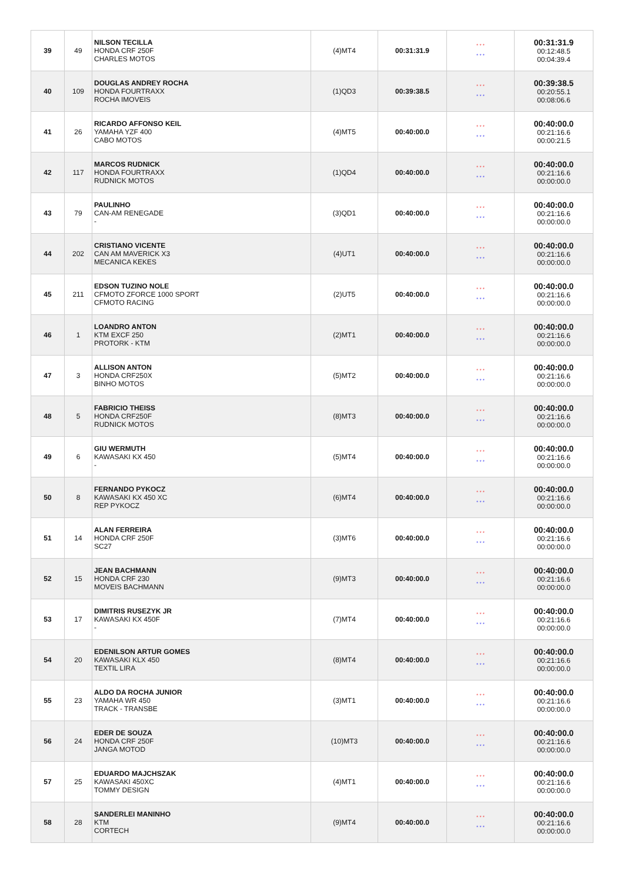| 39 | 49 | NILSON TECILLA HONDA CRF 250F CHARLES MOTOS | (4)MT4 | 00:31:31.9 | * * * * * * | 00:31:31.9 00:12:48.5 00:04:39.4 |
| 40 | 109 | DOUGLAS ANDREY ROCHA HONDA FOURTRAXX ROCHA IMOVEIS | (1)QD3 | 00:39:38.5 | * * * * * * | 00:39:38.5 00:20:55.1 00:08:06.6 |
| 41 | 26 | RICARDO AFFONSO KEIL YAMAHA YZF 400 CABO MOTOS | (4)MT5 | 00:40:00.0 | * * * * * * | 00:40:00.0 00:21:16.6 00:00:21.5 |
| 42 | 117 | MARCOS RUDNICK HONDA FOURTRAXX RUDNICK MOTOS | (1)QD4 | 00:40:00.0 | * * * * * * | 00:40:00.0 00:21:16.6 00:00:00.0 |
| 43 | 79 | PAULINHO CAN-AM RENEGADE - | (3)QD1 | 00:40:00.0 | * * * * * * | 00:40:00.0 00:21:16.6 00:00:00.0 |
| 44 | 202 | CRISTIANO VICENTE CAN AM MAVERICK X3 MECANICA KEKES | (4)UT1 | 00:40:00.0 | * * * * * * | 00:40:00.0 00:21:16.6 00:00:00.0 |
| 45 | 211 | EDSON TUZINO NOLE CFMOTO ZFORCE 1000 SPORT CFMOTO RACING | (2)UT5 | 00:40:00.0 | * * * * * * | 00:40:00.0 00:21:16.6 00:00:00.0 |
| 46 | 1 | LOANDRO ANTON KTM EXCF 250 PROTORK - KTM | (2)MT1 | 00:40:00.0 | * * * * * * | 00:40:00.0 00:21:16.6 00:00:00.0 |
| 47 | 3 | ALLISON ANTON HONDA CRF250X BINHO MOTOS | (5)MT2 | 00:40:00.0 | * * * * * * | 00:40:00.0 00:21:16.6 00:00:00.0 |
| 48 | 5 | FABRICIO THEISS HONDA CRF250F RUDNICK MOTOS | (8)MT3 | 00:40:00.0 | * * * * * * | 00:40:00.0 00:21:16.6 00:00:00.0 |
| 49 | 6 | GIU WERMUTH KAWASAKI KX 450 - | (5)MT4 | 00:40:00.0 | * * * * * * | 00:40:00.0 00:21:16.6 00:00:00.0 |
| 50 | 8 | FERNANDO PYKOCZ KAWASAKI KX 450 XC REP PYKOCZ | (6)MT4 | 00:40:00.0 | * * * * * * | 00:40:00.0 00:21:16.6 00:00:00.0 |
| 51 | 14 | ALAN FERREIRA HONDA CRF 250F SC27 | (3)MT6 | 00:40:00.0 | * * * * * * | 00:40:00.0 00:21:16.6 00:00:00.0 |
| 52 | 15 | JEAN BACHMANN HONDA CRF 230 MOVEIS BACHMANN | (9)MT3 | 00:40:00.0 | * * * * * * | 00:40:00.0 00:21:16.6 00:00:00.0 |
| 53 | 17 | DIMITRIS RUSEZYK JR KAWASAKI KX 450F - | (7)MT4 | 00:40:00.0 | * * * * * * | 00:40:00.0 00:21:16.6 00:00:00.0 |
| 54 | 20 | EDENILSON ARTUR GOMES KAWASAKI KLX 450 TEXTIL LIRA | (8)MT4 | 00:40:00.0 | * * * * * * | 00:40:00.0 00:21:16.6 00:00:00.0 |
| 55 | 23 | ALDO DA ROCHA JUNIOR YAMAHA WR 450 TRACK - TRANSBE | (3)MT1 | 00:40:00.0 | * * * * * * | 00:40:00.0 00:21:16.6 00:00:00.0 |
| 56 | 24 | EDER DE SOUZA HONDA CRF 250F JANGA MOTOD | (10)MT3 | 00:40:00.0 | * * * * * * | 00:40:00.0 00:21:16.6 00:00:00.0 |
| 57 | 25 | EDUARDO MAJCHSZAK KAWASAKI 450XC TOMMY DESIGN | (4)MT1 | 00:40:00.0 | * * * * * * | 00:40:00.0 00:21:16.6 00:00:00.0 |
| 58 | 28 | SANDERLEI MANINHO KTM CORTECH | (9)MT4 | 00:40:00.0 | * * * * * * | 00:40:00.0 00:21:16.6 00:00:00.0 |